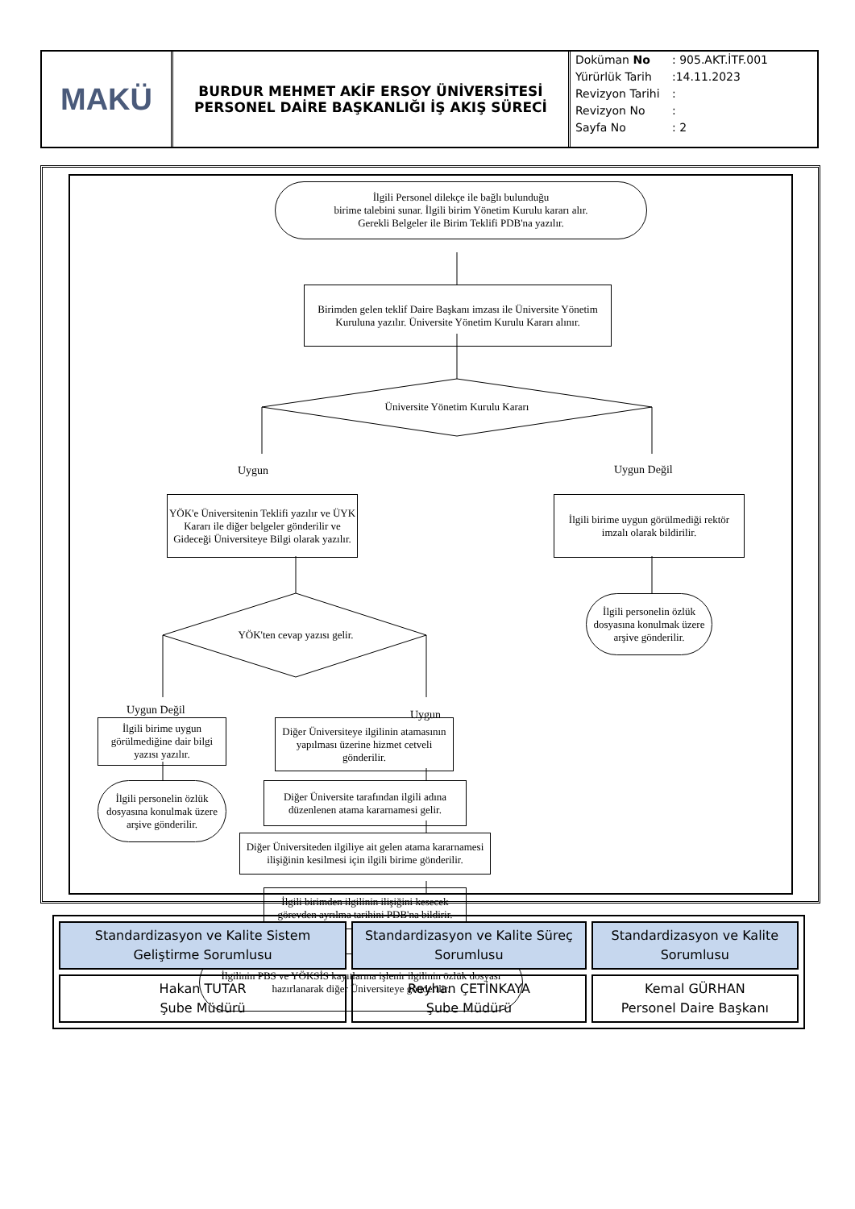MAKÜ
BURDUR MEHMET AKİF ERSOY ÜNİVERSİTESİ
PERSONEL DAİRE BAŞKANLIĞI İŞ AKIŞ SÜRECİ
Doküman No: 905.AKT.İTF.001
Yürürlük Tarih:14.11.2023
Revizyon Tarihi:
Revizyon No:
Sayfa No: 2
İlgili Personel dilekçe ile bağlı bulunduğu
birime talebini sunar. İlgili birim Yönetim Kurulu kararı alır.
Gerekli Belgeler ile Birim Teklifi PDB'na yazılır.
Birimden gelen teklif Daire Başkanı imzası ile Üniversite Yönetim Kuruluna yazılır. Üniversite Yönetim Kurulu Kararı alınır.
Üniversite Yönetim Kurulu Kararı
Uygun Uygun Değil
YÖK'e Üniversitenin Teklifi yazılır ve ÜYK Kararı ile diğer belgeler gönderilir ve Gideceği Üniversiteye Bilgi olarak yazılır.
İlgili birime uygun görülmediği rektör imzalı olarak bildirilir.
İlgili personelin özlük dosyasına konulmak üzere arşive gönderilir.
YÖK'ten cevap yazısı gelir.
Uygun Değil Uygun
İlgili birime uygun görülmediğine dair bilgi yazısı yazılır.
Diğer Üniversiteye ilgilinin atamasının yapılması üzerine hizmet cetveli gönderilir.
İlgili personelin özlük dosyasına konulmak üzere arşive gönderilir.
Diğer Üniversite tarafından ilgili adına düzenlenen atama kararnamesi gelir.
Diğer Üniversiteden ilgiliye ait gelen atama kararnamesi ilişiğinin kesilmesi için ilgili birime gönderilir.
İlgili birimden ilgilinin ilişiğini kesecek görevden ayrılma tarihini PDB'na bildirir.
İlgilinin PBS ve YÖKSİS kayıtlarına işlenir ilgilinin özlük dosyası hazırlanarak diğer Üniversiteye gönderilir.
| Standardizasyon ve Kalite Sistem Geliştirme Sorumlusu | Standardizasyon ve Kalite Süreç Sorumlusu | Standardizasyon ve Kalite Sorumlusu |
| --- | --- | --- |
| Hakan TUTAR Şube Müdürü | Reyhan ÇETİNKAYA Şube Müdürü | Kemal GÜRHAN Personel Daire Başkanı |